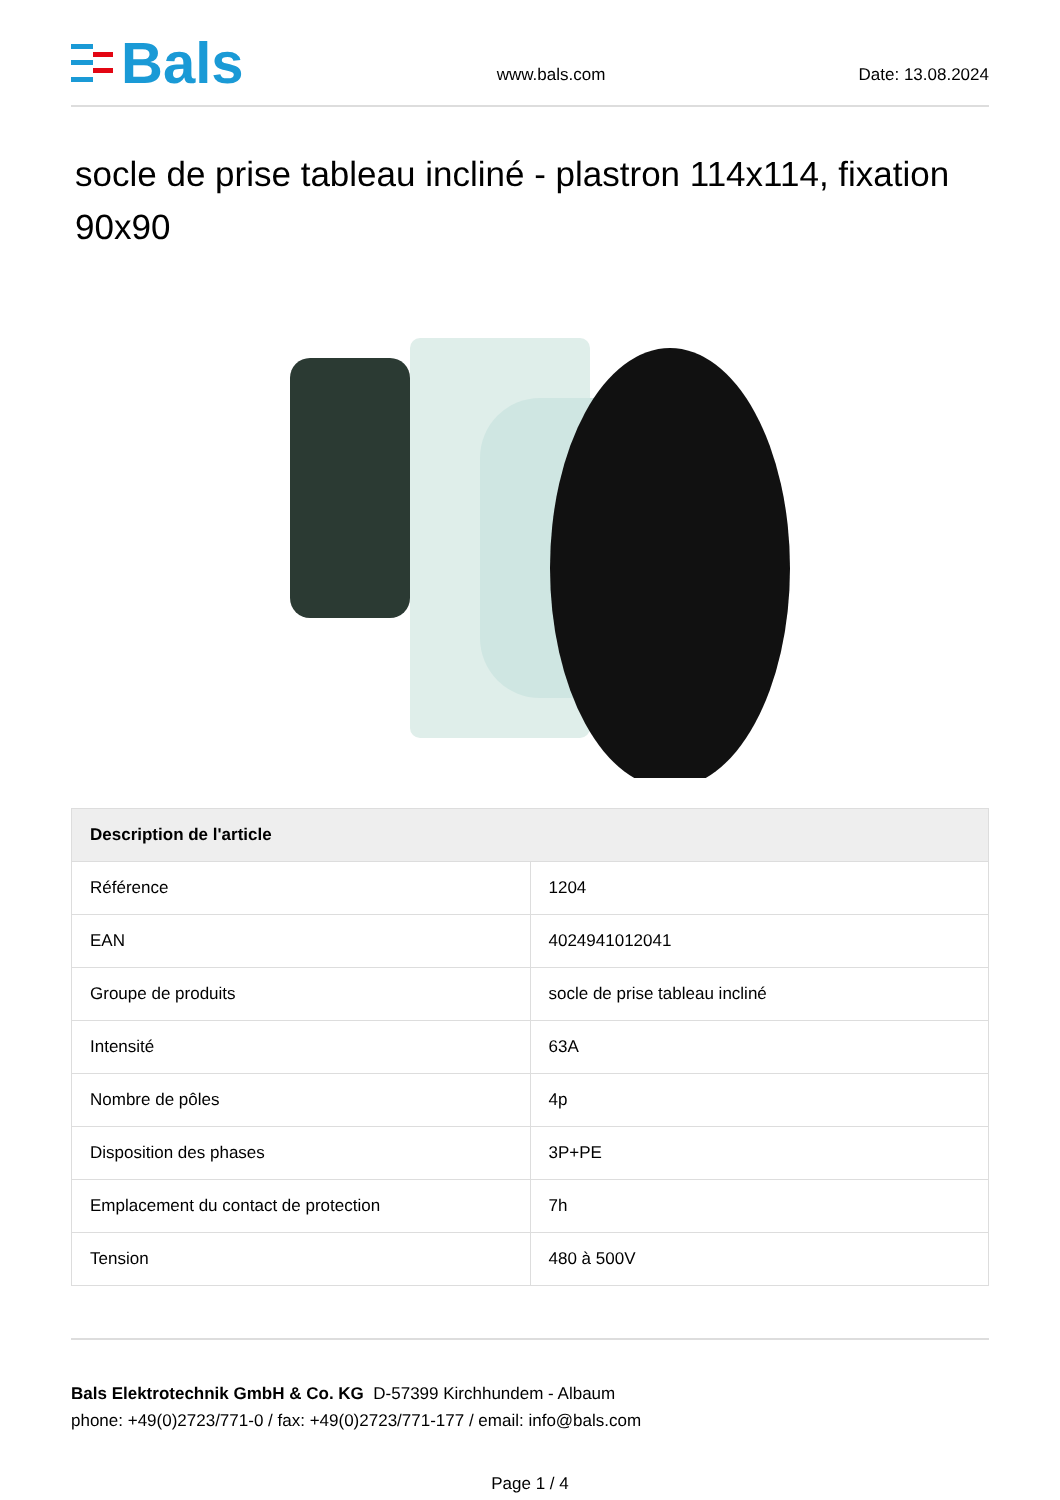Bals
www.bals.com
Date: 13.08.2024
socle de prise tableau incliné - plastron 114x114, fixation 90x90
| Description de l'article | |
| --- | --- |
| Référence | 1204 |
| EAN | 4024941012041 |
| Groupe de produits | socle de prise tableau incliné |
| Intensité | 63A |
| Nombre de pôles | 4p |
| Disposition des phases | 3P+PE |
| Emplacement du contact de protection | 7h |
| Tension | 480 à 500V |
Bals Elektrotechnik GmbH & Co. KG D-57399 Kirchhundem - Albaum
phone: +49(0)2723/771-0 / fax: +49(0)2723/771-177 / email: info@bals.com
Page 1 / 4